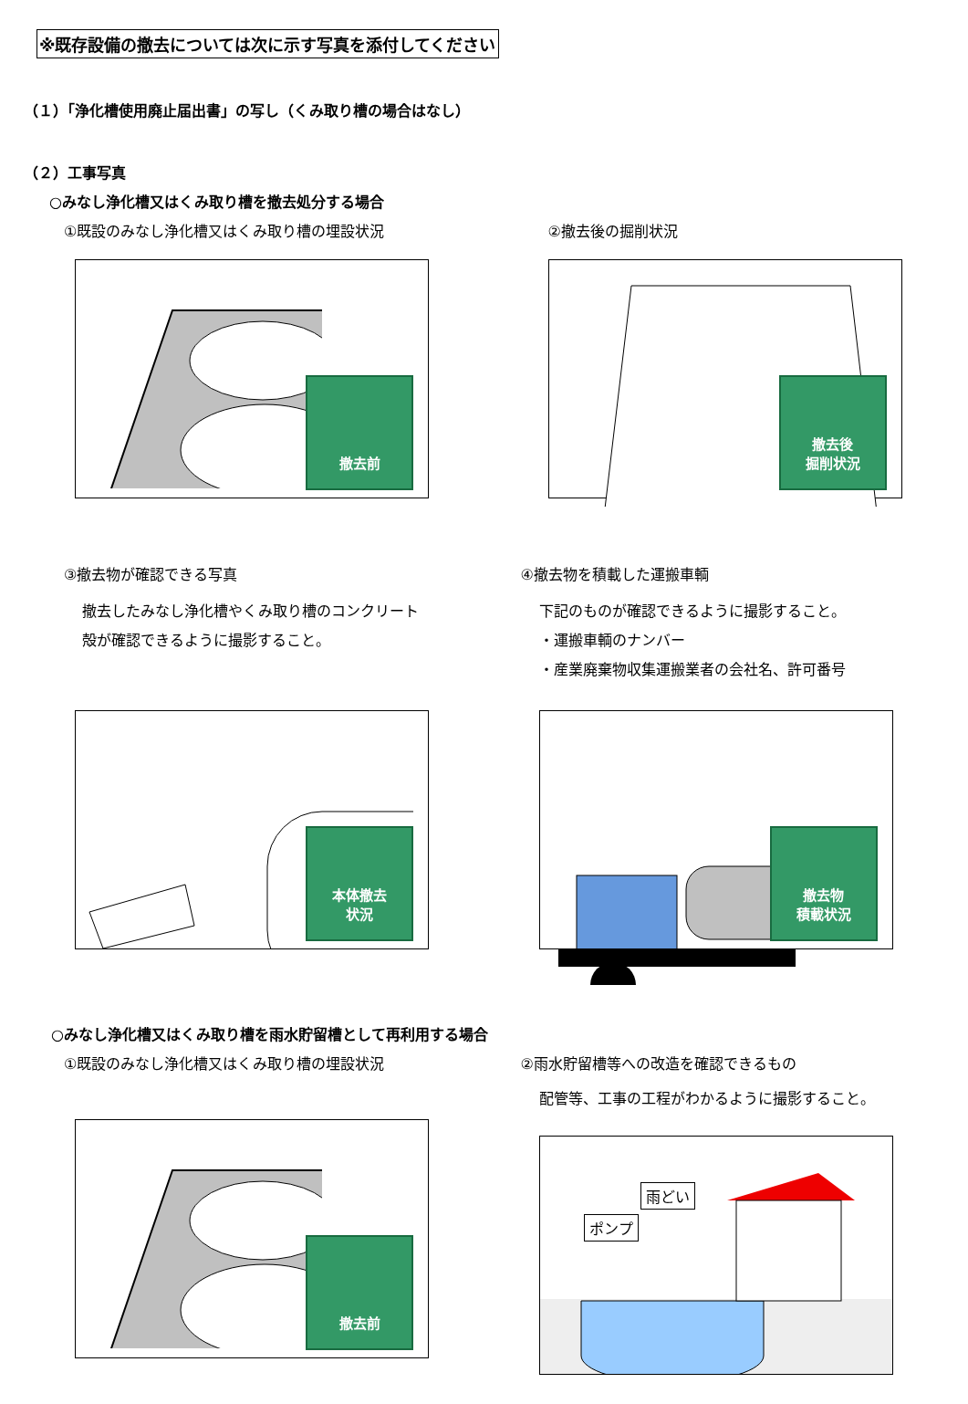※既存設備の撤去については次に示す写真を添付してください
（１）「浄化槽使用廃止届出書」の写し（くみ取り槽の場合はなし）
（２）工事写真
○みなし浄化槽又はくみ取り槽を撤去処分する場合
①既設のみなし浄化槽又はくみ取り槽の埋設状況
撤去前
②撤去後の掘削状況
撤去後
掘削状況
③撤去物が確認できる写真
撤去したみなし浄化槽やくみ取り槽のコンクリート
殻が確認できるように撮影すること。
本体撤去
状況
④撤去物を積載した運搬車輌
下記のものが確認できるように撮影すること。
・運搬車輌のナンバー
・産業廃棄物収集運搬業者の会社名、許可番号
撤去物
積載状況
○みなし浄化槽又はくみ取り槽を雨水貯留槽として再利用する場合
①既設のみなし浄化槽又はくみ取り槽の埋設状況
撤去前
②雨水貯留槽等への改造を確認できるもの
配管等、工事の工程がわかるように撮影すること。
雨どい
ポンプ